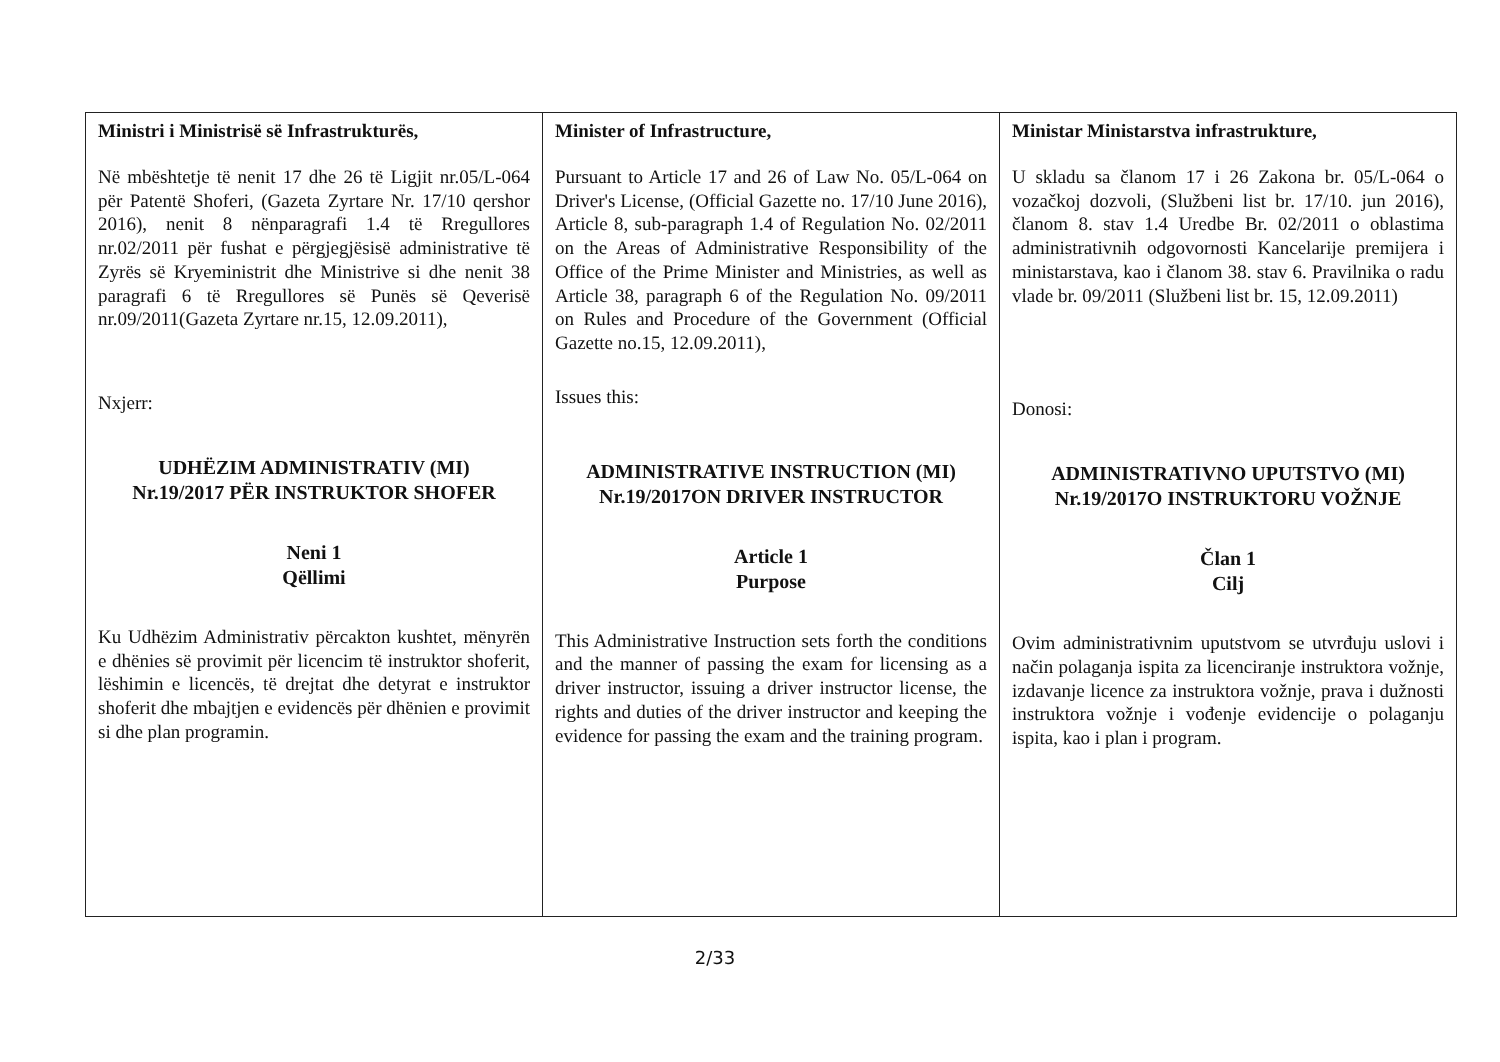| Ministri i Ministrisë së Infrastrukturës, Në mbështetje të nenit 17 dhe 26 të Ligjit nr.05/L-064 për Patentë Shoferi, (Gazeta Zyrtare Nr. 17/10 qershor 2016), nenit 8 nënparagrafi 1.4 të Rregullores nr.02/2011 për fushat e përgjegjësisë administrative të Zyrës së Kryeministrit dhe Ministrive si dhe nenit 38 paragrafi 6 të Rregullores së Punës së Qeverisë nr.09/2011(Gazeta Zyrtare nr.15, 12.09.2011), Nxjerr: UDHËZIM ADMINISTRATIV (MI) Nr.19/2017 PËR INSTRUKTOR SHOFER Neni 1 Qëllimi Ku Udhëzim Administrativ përcakton kushtet, mënyrën e dhënies së provimit për licencim të instruktor shoferit, lëshimin e licencës, të drejtat dhe detyrat e instruktor shoferit dhe mbajtjen e evidencës për dhënien e provimit si dhe plan programin. | Minister of Infrastructure, Pursuant to Article 17 and 26 of Law No. 05/L-064 on Driver's License, (Official Gazette no. 17/10 June 2016), Article 8, sub-paragraph 1.4 of Regulation No. 02/2011 on the Areas of Administrative Responsibility of the Office of the Prime Minister and Ministries, as well as Article 38, paragraph 6 of the Regulation No. 09/2011 on Rules and Procedure of the Government (Official Gazette no.15, 12.09.2011), Issues this: ADMINISTRATIVE INSTRUCTION (MI) Nr.19/2017ON DRIVER INSTRUCTOR Article 1 Purpose This Administrative Instruction sets forth the conditions and the manner of passing the exam for licensing as a driver instructor, issuing a driver instructor license, the rights and duties of the driver instructor and keeping the evidence for passing the exam and the training program. | Ministar Ministarstva infrastrukture, U skladu sa članom 17 i 26 Zakona br. 05/L-064 o vozačkoj dozvoli, (Službeni list br. 17/10. jun 2016), članom 8. stav 1.4 Uredbe Br. 02/2011 o oblastima administrativnih odgovornosti Kancelarije premijera i ministarstava, kao i članom 38. stav 6. Pravilnika o radu vlade br. 09/2011 (Službeni list br. 15, 12.09.2011) Donosi: ADMINISTRATIVNO UPUTSTVO (MI) Nr.19/2017O INSTRUKTORU VOŽNJE Član 1 Cilj Ovim administrativnim uputstvom se utvrđuju uslovi i način polaganja ispita za licenciranje instruktora vožnje, izdavanje licence za instruktora vožnje, prava i dužnosti instruktora vožnje i vođenje evidencije o polaganju ispita, kao i plan i program. |
2/33